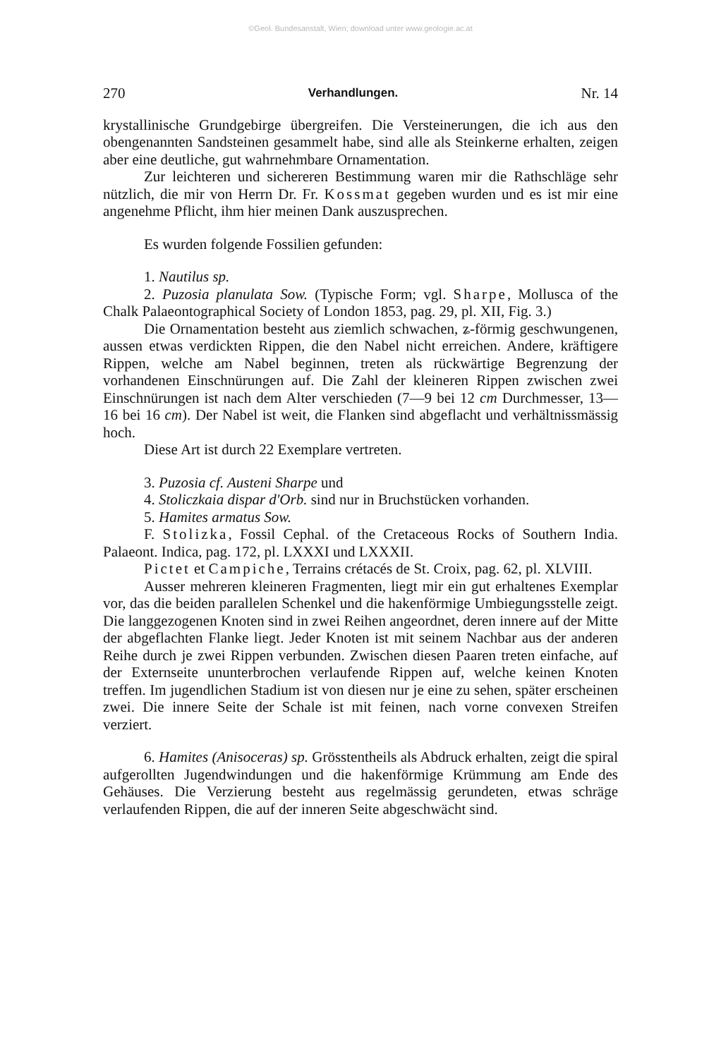©Geol. Bundesanstalt, Wien; download unter www.geologie.ac.at
270 Verhandlungen. Nr. 14
krystallinische Grundgebirge übergreifen. Die Versteinerungen, die ich aus den obengenannten Sandsteinen gesammelt habe, sind alle als Steinkerne erhalten, zeigen aber eine deutliche, gut wahrnehmbare Ornamentation.
Zur leichteren und sichereren Bestimmung waren mir die Rathschläge sehr nützlich, die mir von Herrn Dr. Fr. Kossmat gegeben wurden und es ist mir eine angenehme Pflicht, ihm hier meinen Dank auszusprechen.
Es wurden folgende Fossilien gefunden:
1. Nautilus sp.
2. Puzosia planulata Sow. (Typische Form; vgl. Sharpe, Mollusca of the Chalk Palaeontographical Society of London 1853, pag. 29, pl. XII, Fig. 3.)
Die Ornamentation besteht aus ziemlich schwachen, ʑ-förmig geschwungenen, aussen etwas verdickten Rippen, die den Nabel nicht erreichen. Andere, kräftigere Rippen, welche am Nabel beginnen, treten als rückwärtige Begrenzung der vorhandenen Einschnürungen auf. Die Zahl der kleineren Rippen zwischen zwei Einschnürungen ist nach dem Alter verschieden (7—9 bei 12 cm Durchmesser, 13—16 bei 16 cm). Der Nabel ist weit, die Flanken sind abgeflacht und verhältnissmässig hoch.
Diese Art ist durch 22 Exemplare vertreten.
3. Puzosia cf. Austeni Sharpe und
4. Stoliczkaia dispar d'Orb. sind nur in Bruchstücken vorhanden.
5. Hamites armatus Sow.
F. Stolizka, Fossil Cephal. of the Cretaceous Rocks of Southern India. Palaeont. Indica, pag. 172, pl. LXXXI und LXXXII.
Pictet et Campiche, Terrains crétacés de St. Croix, pag. 62, pl. XLVIII.
Ausser mehreren kleineren Fragmenten, liegt mir ein gut erhaltenes Exemplar vor, das die beiden parallelen Schenkel und die hakenförmige Umbiegungsstelle zeigt. Die langgezogenen Knoten sind in zwei Reihen angeordnet, deren innere auf der Mitte der abgeflachten Flanke liegt. Jeder Knoten ist mit seinem Nachbar aus der anderen Reihe durch je zwei Rippen verbunden. Zwischen diesen Paaren treten einfache, auf der Externseite ununterbrochen verlaufende Rippen auf, welche keinen Knoten treffen. Im jugendlichen Stadium ist von diesen nur je eine zu sehen, später erscheinen zwei. Die innere Seite der Schale ist mit feinen, nach vorne convexen Streifen verziert.
6. Hamites (Anisoceras) sp. Grösstentheils als Abdruck erhalten, zeigt die spiral aufgerollten Jugendwindungen und die hakenförmige Krümmung am Ende des Gehäuses. Die Verzierung besteht aus regelmässig gerundeten, etwas schräge verlaufenden Rippen, die auf der inneren Seite abgeschwächt sind.